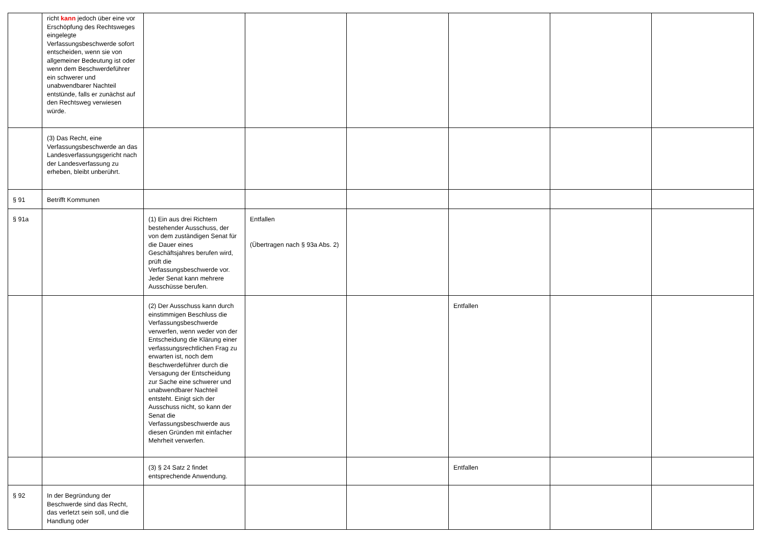| | richt kann jedoch über eine vor Erschöpfung des Rechtsweges eingelegte Verfassungsbeschwerde sofort entscheiden, wenn sie von allgemeiner Bedeutung ist oder wenn dem Beschwerdeführer ein schwerer und unabwendbarer Nachteil entstünde, falls er zunächst auf den Rechtsweg verwiesen würde. | | | | | | |
| | (3) Das Recht, eine Verfassungsbeschwerde an das Landesverfassungsgericht nach der Landesverfassung zu erheben, bleibt unberührt. | | | | | | |
| § 91 | Betrifft Kommunen | | | | | | |
| § 91a | | (1) Ein aus drei Richtern bestehender Ausschuss, der von dem zuständigen Senat für die Dauer eines Geschäftsjahres berufen wird, prüft die Verfassungsbeschwerde vor. Jeder Senat kann mehrere Ausschüsse berufen. | Entfallen (Übertragen nach § 93a Abs. 2) | | | | |
| | | (2) Der Ausschuss kann durch einstimmigen Beschluss die Verfassungsbeschwerde verwerfen, wenn weder von der Entscheidung die Klärung einer verfassungsrechtlichen Frag zu erwarten ist, noch dem Beschwerdeführer durch die Versagung der Entscheidung zur Sache eine schwerer und unabwendbarer Nachteil entsteht. Einigt sich der Ausschuss nicht, so kann der Senat die Verfassungsbeschwerde aus diesen Gründen mit einfacher Mehrheit verwerfen. | | | Entfallen | | |
| | | (3) § 24 Satz 2 findet entsprechende Anwendung. | | | Entfallen | | |
| § 92 | In der Begründung der Beschwerde sind das Recht, das verletzt sein soll, und die Handlung oder | | | | | | |